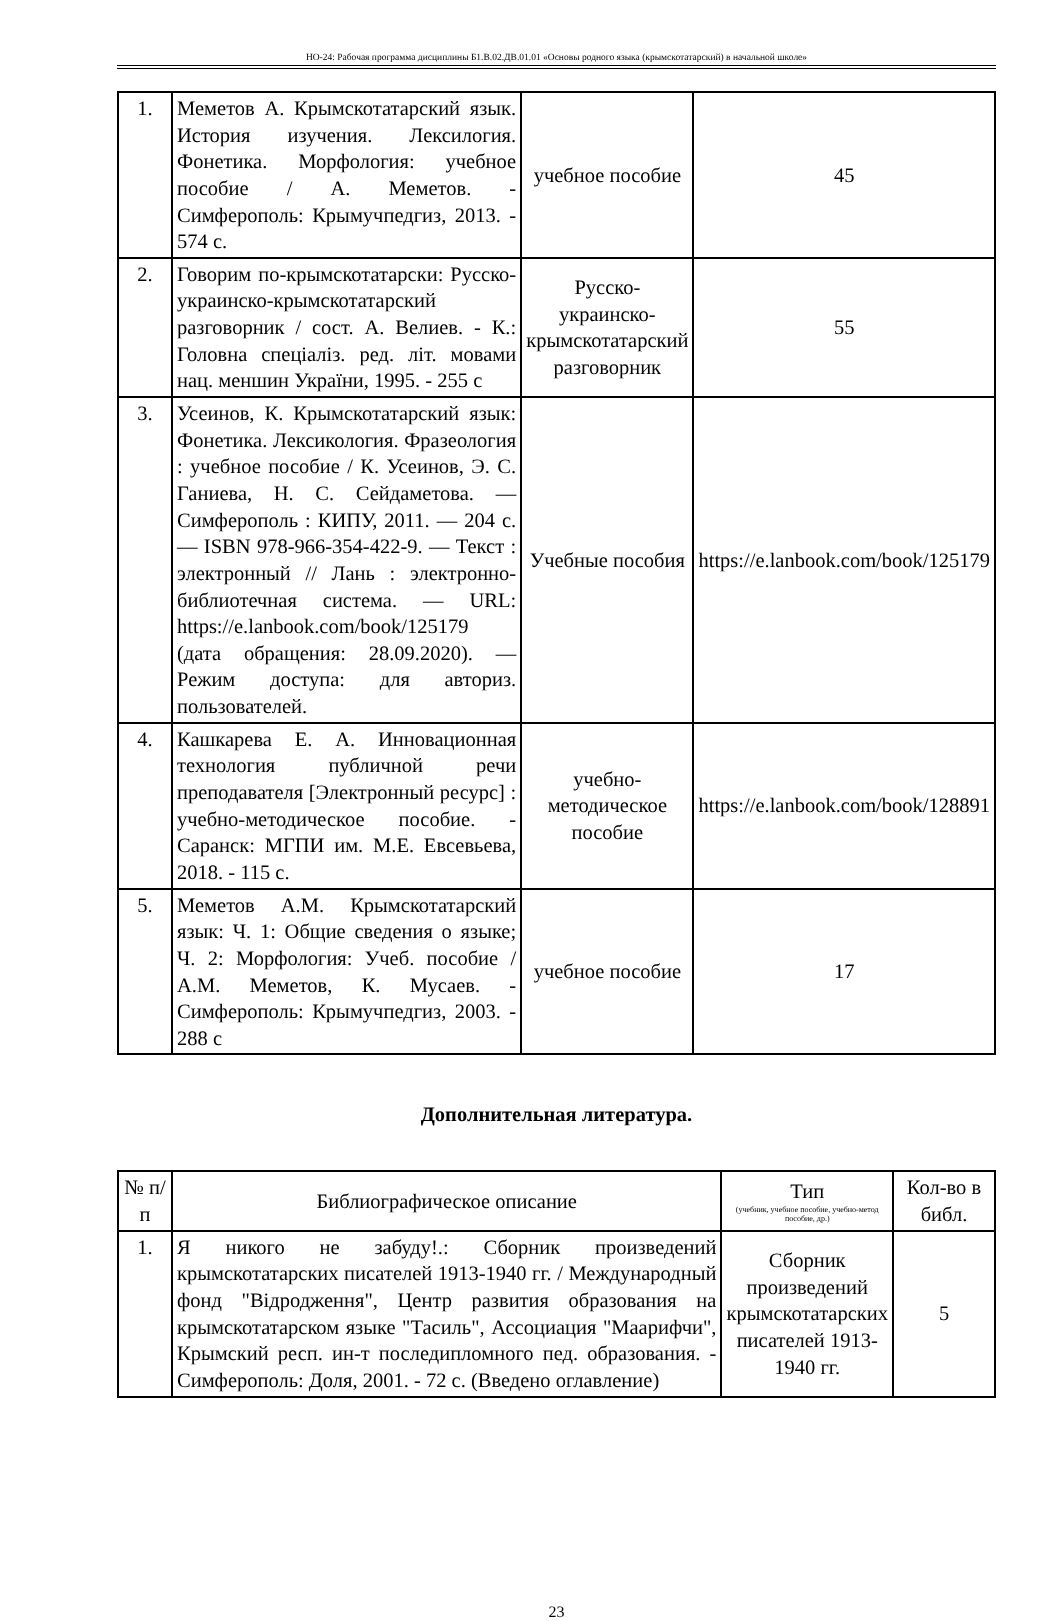НО-24: Рабочая программа дисциплины Б1.В.02.ДВ.01.01 «Основы родного языка (крымскотатарский) в начальной школе»
| 1. | Меметов А. Крымскотатарский язык. История изучения. Лексилогия. Фонетика. Морфология: учебное пособие / А. Меметов. - Симферополь: Крымучпедгиз, 2013. - 574 с. | учебное пособие | 45 |
| 2. | Говорим по-крымскотатарски: Русско-украинско-крымскотатарский разговорник / сост. А. Велиев. - К.: Головна спеціаліз. ред. літ. мовами нац. меншин України, 1995. - 255 с | Русско-украинско-крымскотатарский разговорник | 55 |
| 3. | Усеинов, К. Крымскотатарский язык: Фонетика. Лексикология. Фразеология : учебное пособие / К. Усеинов, Э. С. Ганиева, Н. С. Сейдаметова. — Симферополь : КИПУ, 2011. — 204 с. — ISBN 978-966-354-422-9. — Текст : электронный // Лань : электронно-библиотечная система. — URL: https://e.lanbook.com/book/125179 (дата обращения: 28.09.2020). — Режим доступа: для авториз. пользователей. | Учебные пособия | https://e.lanbook.com/book/125179 |
| 4. | Кашкарева Е. А. Инновационная технология публичной речи преподавателя [Электронный ресурс] : учебно-методическое пособие. - Саранск: МГПИ им. М.Е. Евсевьева, 2018. - 115 с. | учебно-методическое пособие | https://e.lanbook.com/book/128891 |
| 5. | Меметов А.М. Крымскотатарский язык: Ч. 1: Общие сведения о языке; Ч. 2: Морфология: Учеб. пособие / А.М. Меметов, К. Мусаев. - Симферополь: Крымучпедгиз, 2003. - 288 с | учебное пособие | 17 |
Дополнительная литература.
| № п/п | Библиографическое описание | Тип (учебник, учебное пособие, учебно-метод пособие, др.) | Кол-во в библ. |
| --- | --- | --- | --- |
| 1. | Я никого не забуду!.: Сборник произведений крымскотатарских писателей 1913-1940 гг. / Международный фонд "Відродження", Центр развития образования на крымскотатарском языке "Тасиль", Ассоциация "Маарифчи", Крымский респ. ин-т последипломного пед. образования. - Симферополь: Доля, 2001. - 72 с. (Введено оглавление) | Сборник произведений крымскотатарских писателей 1913-1940 гг. | 5 |
23